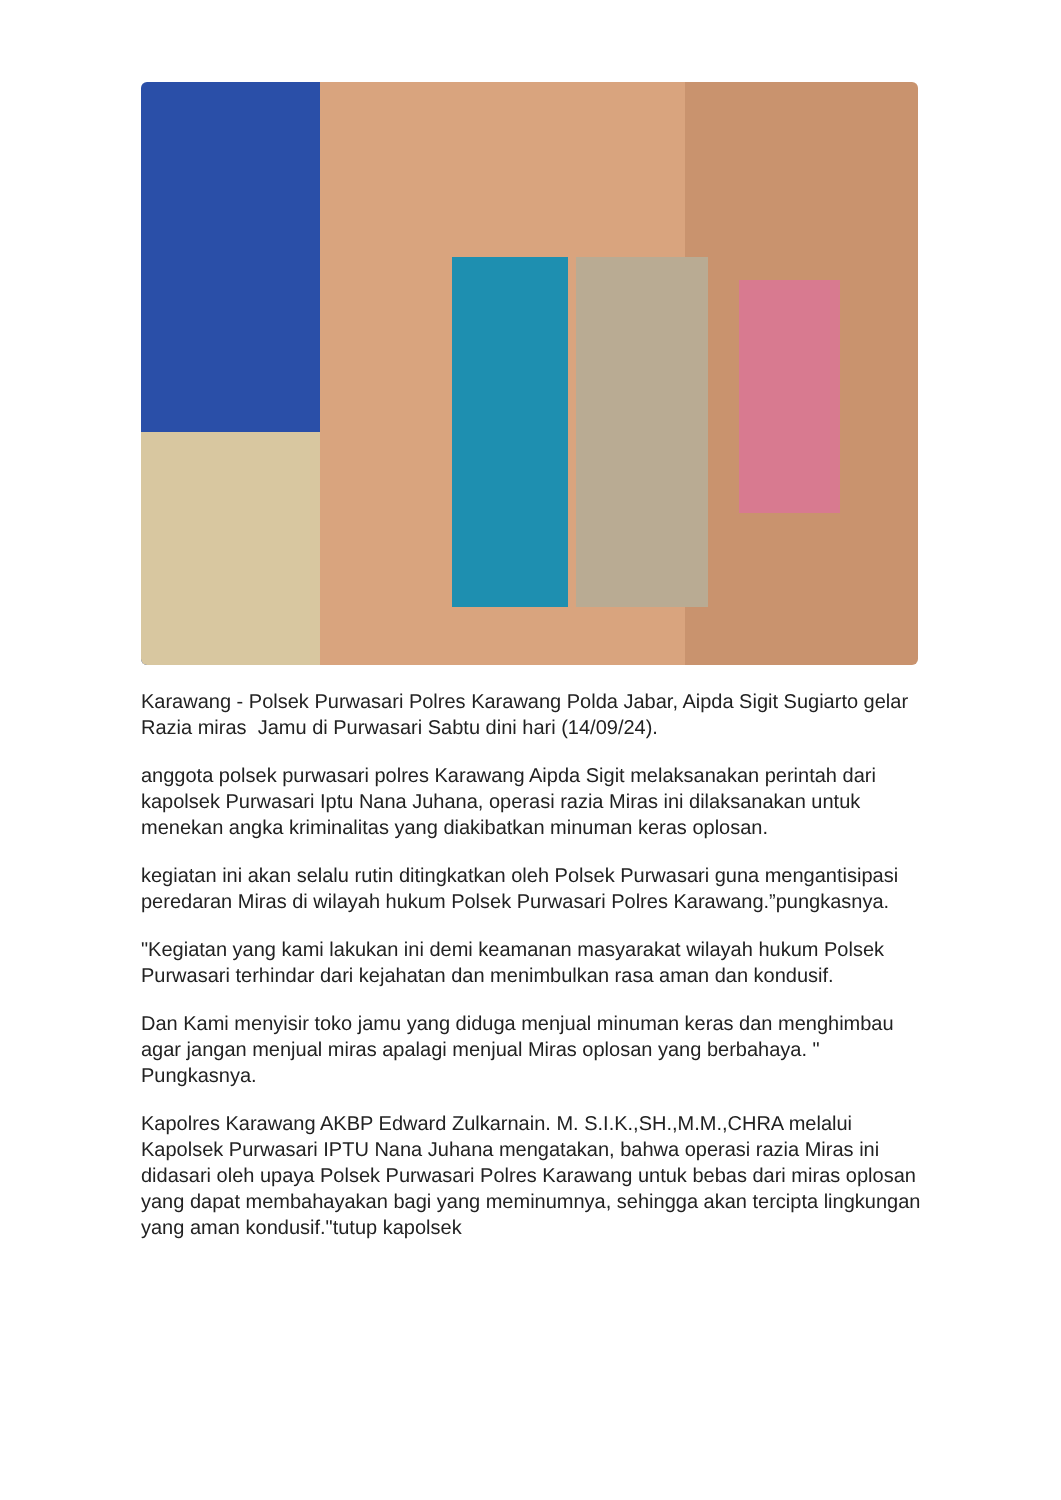Karawang - Polsek Purwasari Polres Karawang Polda Jabar, Aipda Sigit Sugiarto gelar Razia miras Jamu di Purwasari Sabtu dini hari (14/09/24).
anggota polsek purwasari polres Karawang Aipda Sigit melaksanakan perintah dari kapolsek Purwasari Iptu Nana Juhana, operasi razia Miras ini dilaksanakan untuk menekan angka kriminalitas yang diakibatkan minuman keras oplosan.
kegiatan ini akan selalu rutin ditingkatkan oleh Polsek Purwasari guna mengantisipasi peredaran Miras di wilayah hukum Polsek Purwasari Polres Karawang.”pungkasnya.
"Kegiatan yang kami lakukan ini demi keamanan masyarakat wilayah hukum Polsek Purwasari terhindar dari kejahatan dan menimbulkan rasa aman dan kondusif.
Dan Kami menyisir toko jamu yang diduga menjual minuman keras dan menghimbau agar jangan menjual miras apalagi menjual Miras oplosan yang berbahaya. " Pungkasnya.
Kapolres Karawang AKBP Edward Zulkarnain. M. S.I.K.,SH.,M.M.,CHRA melalui Kapolsek Purwasari IPTU Nana Juhana mengatakan, bahwa operasi razia Miras ini didasari oleh upaya Polsek Purwasari Polres Karawang untuk bebas dari miras oplosan yang dapat membahayakan bagi yang meminumnya, sehingga akan tercipta lingkungan yang aman kondusif."tutup kapolsek